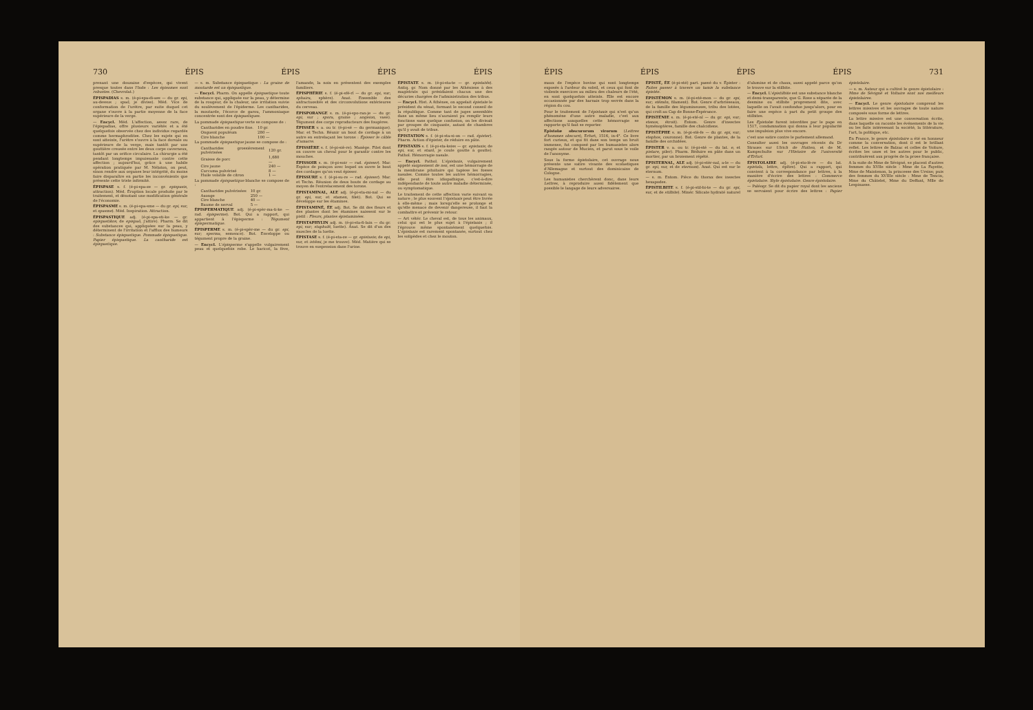730 ÉPIS ÉPIS ÉPIS ÉPIS
prenant une douzaine d'espèces, qui vivent presque toutes dans l'Inde : Les épisomes sont robustes. (Chevrolat.)
ÉPISPADIAS s. m. (é-pi-spa-di-ass — du gr. epi, au-dessus ; spaô, je divise). Méd. Vice de conformation de l'urètre, par suite duquel cet organe s'ouvre à la partie moyenne de la face supérieure de la verge.
— Encycl. Méd. L'affection, assez rare, de l'épispadias, offre plusieurs variétés et a été quelquefois observée chez des individus regardés comme hermaphrodites. Chez les sujets qui en sont atteints, l'urètre s'ouvre à la face dorsale ou supérieure de la verge, mais tantôt par une gouttière creusée entre les deux corps caverneux, tantôt par un orifice circulaire. La chirurgie a été pendant longtemps impuissante contre cette affection ; aujourd'hui, grâce à une habile opération pratiquée par M. Nélaton, on peut, sinon rendre aux organes leur intégrité, du moins faire disparaître en partie les inconvénients que présente cette triste infirmité.
ÉPISPASE s. f. (é-pi-spa-ze — gr. epispasis, attraction). Méd. Éruption locale produite par le traitement, et dénotant une modification générale de l'économie.
ÉPISPASME s. m. (é-pi-spa-sme — du gr. epi, sur, et spasme). Méd. Inspiration. Attraction.
ÉPISPASTIQUE adj. (é-pi-spa-sti-ke — gr. epispastikos; de epispaô, j'attire). Pharm. Se dit des substances qui, appliquées sur la peau, y déterminent de l'irritation et l'afflux des humeurs : Substance épispastique. Pommade épispastique. Papier épispastique. La cantharide est épispastique.
— s. m. Substance épispastique : La graine de moutarde est un épispastique.
— Encycl. Pharm. On appelle épispastique toute substance qui, appliquée sur la peau, y détermine de la rougeur, de la chaleur, une irritation suivie du soulèvement de l'épiderme. Les cantharides, la moutarde, l'écorce de garou, l'ammoniaque concentrée sont des épispastiques.
La pommade épispastique verte se compose de :
| Cantharides en poudre fine. | 10 gr. |
| Onguent populéum | 280 — |
| Cire blanche | 100 — |
La pommade épispastique jaune se compose de :
| Cantharides grossièrement pulvérisées | 120 gr. |
| Graisse de porc | 1,680 — |
| Cire jaune | 240 — |
| Curcuma pulvérisé | 8 — |
| Huile volatile de citron | 1 — |
La pommade épispastique blanche se compose de :
| Cantharides pulvérisées | 10 gr. |
| Axonge | 250 — |
| Cire blanche | 40 — |
| Baume de nerval | 5 — |
ÉPISPERMATIQUE adj. (é-pi-spèr-ma-ti-ke — rad. épisperme). Bot. Qui a rapport, qui appartient à l'épisperme : Tégument épispermatique.
ÉPISPERME s. m. (é-pi-spèr-me — du gr. epi, sur; sperma, semence). Bot. Enveloppe ou tégument propre de la graine.
— Encycl. L'épisperme s'appelle vulgairement peau et quelquefois robe. Le haricot, la fève, l'amande, la noix en présentent des exemples familiers.
ÉPISPHÉRIE s. f. (é-pi-sfé-rî — du gr. epi, sur; sphaira, sphère). Anat. Ensemble des anfractuosités et des circonvolutions extérieures du cerveau.
ÉPISPORANGE s. m. (é-pi-spo-ran-je — du gr. epi, sur ; spora, graine ; angeion, vase). Tégument des corps reproducteurs des fougères.
ÉPISSER v. a. ou tr. (é-pi-sé — du germanique). Mar. et Techn. Réunir un bout de cordage à un autre en entrelaçant les torons : Épisser le câble d'amarre.
ÉPISSIÈRE s. f. (é-pi-siè-re). Manège. Filet dont on couvre un cheval pour le garantir contre les mouches.
ÉPISSOIR s. m. (é-pi-soir — rad. épisser). Mar. Espèce de poinçon avec lequel on ouvre le bout des cordages qu'on veut épisser.
ÉPISSURE s. f. (é-pi-su-re — rad. épisser). Mar. et Techn. Réunion de deux bouts de cordage au moyen de l'entrelacement des torons.
ÉPISTAMINAL, ALE adj. (é-pi-sta-mi-nal — du gr. epi, sur, et stamen, filet). Bot. Qui se développe sur les étamines.
ÉPISTAMINÉ, ÉE adj. Bot. Se dit des fleurs et des plantes dont les étamines naissent sur le pistil : Fleurs, plantes épistaminées.
ÉPISTAPHYLIN adj. m. (é-pi-sta-fi-lain — du gr. epi, sur; staphulê, luette). Anat. Se dit d'un des muscles de la luette.
ÉPISTASE s. f. (é-pi-sta-ze — gr. epistasis; de epi, sur, et istêmi, je me trouve). Méd. Matière qui se trouve en suspension dans l'urine.
ÉPISTATE s. m. (é-pi-sta-te — gr. epistatês). Antiq. gr. Nom donné par les Athéniens à des magistrats qui présidaient chacun une des décuries chargées de l'administration des tribus.
— Encycl. Hist. A Athènes, on appelait épistate le président du sénat, formant le second conseil de la république. Comme tant de juges assemblés dans un même lieu n'auraient pu remplir leurs fonctions sans quelque confusion, on les divisait par groupes de cinquante, autant de chambres qu'il y avait de tribus.
ÉPISTATION s. f. (é-pi-sta-si-on — rad. épister). Pharm. Action d'épister, de réduire en pâte.
ÉPISTAXIS s. f. (é-pi-sta-ksiss — gr. epistaxis; de epi, sur, et stazô, je coule goutte à goutte). Pathol. Hémorragie nasale.
— Encycl. Pathol. L'épistaxis, vulgairement appelé saignement de nez, est une hémorragie de la membrane pituitaire qui tapisse les fosses nasales. Comme toutes les autres hémorragies, elle peut être idiopathique, c'est-à-dire indépendante de toute autre maladie déterminée, ou symptomatique.
Le traitement de cette affection varie suivant sa nature ; le plus souvent l'épistaxis peut être livrée à elle-même ; mais lorsqu'elle se prolonge et qu'elle menace de devenir dangereuse, il faut la combattre et prévenir le retour.
— Art vétér. Le cheval est, de tous les animaux, celui qui est le plus sujet à l'épistaxis ; il l'éprouve même spontanément quelquefois. L'épistaxis est rarement spontanée, surtout chez les solipèdes et chez le mouton.
ÉPIS ÉPIS ÉPIS ÉPIS 731
maux de l'espèce bovine qui sont longtemps exposés à l'ardeur du soleil, et ceux qui font de violents exercices au milieu des chaleurs de l'été, en sont quelquefois atteints. Elle est encore occasionnée par des harnais trop serrés dans la région du cou.
Pour le traitement de l'épistaxis qui n'est qu'un phénomène d'une autre maladie, c'est aux affections auxquelles cette hémorragie se rapporte qu'il faut se reporter.
Epistolæ obscurorum virorum (Lettres d'hommes obscurs), Erfurt, 1516, in-4°. Ce livre fort curieux, et qui fit dans son temps un bruit immense, fut composé par les humanistes alors rangés autour de Mucien, et parut sous le voile de l'anonyme.
Sous la forme épistolaire, cet ouvrage nous présente une satire vivante des scolastiques d'Allemagne et surtout des dominicains de Cologne.
Les humanistes cherchèrent donc, dans leurs Lettres, à reproduire aussi fidèlement que possible le langage de leurs adversaires.
ÉPISTÉ, ÉE (é-pi-sté) part. passé du v. Épister : Faites passer à travers un tamis la substance épistée.
ÉPISTÉMON s. m. (é-pi-sté-mon — du gr. epi, sur; stêmôn, filament). Bot. Genre d'arbrisseaux, de la famille des légumineuses, tribu des lotées, qui croît au Cap de Bonne-Espérance.
ÉPISTÉNIE s. m. (é-pi-sté-nî — du gr. epi, sur; stenos, étroit). Entom. Genre d'insectes hyménoptères, famille des chalcidiens.
ÉPISTÈPHE s. m. (é-pi-stè-fe — du gr. epi, sur; stephos, couronne). Bot. Genre de plantes, de la famille des orchidées.
ÉPISTER v. a. ou tr. (é-pi-sté — du lat. e, et pistare, piler). Pharm. Réduire en pâte dans un mortier, par un broiement répété.
ÉPISTERNAL, ALE adj. (é-pi-stèr-nal, a-le — du gr. epi, sur, et de sternum). Anat. Qui est sur le sternum.
— s. m. Entom. Pièce du thorax des insectes hexapodes.
ÉPISTILBITE s. f. (é-pi-stil-bi-te — du gr. epi, sur, et de stilbite). Minér. Silicate hydraté naturel d'alumine et de chaux, aussi appelé parce qu'on le trouve sur la stilbite.
— Encycl. L'épistilbite est une substance blanche et demi-transparente, que G. Rose a séparée de la desmine ou stilbite proprement dite, avec laquelle on l'avait confondue jusqu'alors, pour en faire une espèce à part du petit groupe des stilbites.
Les Epistolæ furent interdites par le pape en 1517, condamnation qui donna à leur popularité une impulsion plus vive encore.
c'est une satire contre le parlement allemand.
Consulter aussi les ouvrages récents du Dr Strauss sur Ulrich de Hutten, et de M. Kampschulte sur l'Histoire de l'université d'Erfurt.
ÉPISTOLAIRE adj. (é-pi-sto-lè-re — du lat. epistola, lettre, épître). Qui a rapport, qui convient à la correspondance par lettres, à la manière d'écrire des lettres : Commerce épistolaire. Style épistolaire. Genre épistolaire.
— Paléogr. Se dit du papier royal dont les anciens se servaient pour écrire des lettres : Papier épistolaire.
— s. m. Auteur qui a cultivé le genre épistolaire : Mme de Sévigné et Voltaire sont nos meilleurs épistolaires.
— Encycl. Le genre épistolaire comprend les lettres missives et les ouvrages de toute nature composés sous forme de lettres.
La lettre missive est une conversation écrite, dans laquelle on raconte les événements de la vie ou les faits intéressant la société, la littérature, l'art, la politique, etc.
En France, le genre épistolaire a été en honneur comme la conversation, dont il est le brillant reflet. Les lettres de Balzac et celles de Voiture, écrites les unes et les autres pour le public, contribuèrent aux progrès de la prose française.
A la suite de Mme de Sévigné, se placent d'autres femmes du XVIIe siècle : Mme de La Fayette, Mme de Maintenon, la princesse des Ursins; puis des femmes du XVIIIe siècle : Mme de Tencin, Mme du Châtelet, Mme du Deffant, Mlle de Lespinasse.